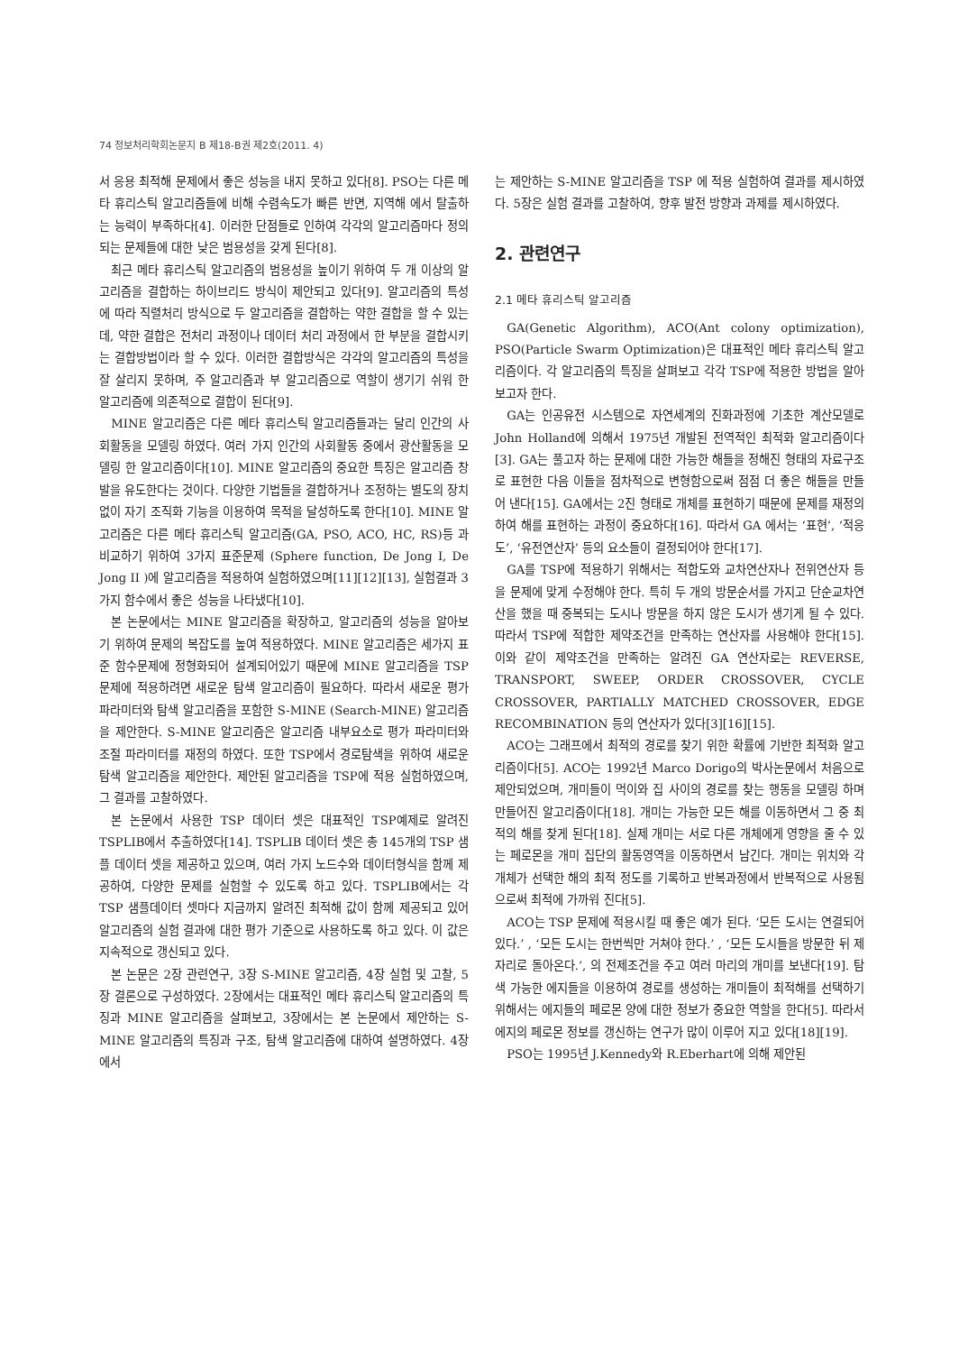74 정보처리학회논문지 B 제18-B권 제2호(2011. 4)
서 응용 최적해 문제에서 좋은 성능을 내지 못하고 있다[8]. PSO는 다른 메타 휴리스틱 알고리즘들에 비해 수렴속도가 빠른 반면, 지역해 에서 탈출하는 능력이 부족하다[4]. 이러한 단점들로 인하여 각각의 알고리즘마다 정의되는 문제들에 대한 낮은 범용성을 갖게 된다[8].
최근 메타 휴리스틱 알고리즘의 범용성을 높이기 위하여 두 개 이상의 알고리즘을 결합하는 하이브리드 방식이 제안되고 있다[9]. 알고리즘의 특성에 따라 직렬처리 방식으로 두 알고리즘을 결합하는 약한 결합을 할 수 있는데, 약한 결합은 전처리 과정이나 데이터 처리 과정에서 한 부분을 결합시키는 결합방법이라 할 수 있다. 이러한 결합방식은 각각의 알고리즘의 특성을 잘 살리지 못하며, 주 알고리즘과 부 알고리즘으로 역할이 생기기 쉬워 한 알고리즘에 의존적으로 결합이 된다[9].
MINE 알고리즘은 다른 메타 휴리스틱 알고리즘들과는 달리 인간의 사회활동을 모델링 하였다. 여러 가지 인간의 사회활동 중에서 광산활동을 모델링 한 알고리즘이다[10]. MINE 알고리즘의 중요한 특징은 알고리즘 창발을 유도한다는 것이다. 다양한 기법들을 결합하거나 조정하는 별도의 장치 없이 자기 조직화 기능을 이용하여 목적을 달성하도록 한다[10]. MINE 알고리즘은 다른 메타 휴리스틱 알고리즘(GA, PSO, ACO, HC, RS)등 과 비교하기 위하여 3가지 표준문제 (Sphere function, De Jong I, De Jong II )에 알고리즘을 적용하여 실험하였으며[11][12][13], 실험결과 3가지 함수에서 좋은 성능을 나타냈다[10].
본 논문에서는 MINE 알고리즘을 확장하고, 알고리즘의 성능을 알아보기 위하여 문제의 복잡도를 높여 적용하였다. MINE 알고리즘은 세가지 표준 함수문제에 정형화되어 설계되어있기 때문에 MINE 알고리즘을 TSP 문제에 적용하려면 새로운 탐색 알고리즘이 필요하다. 따라서 새로운 평가 파라미터와 탐색 알고리즘을 포함한 S-MINE (Search-MINE) 알고리즘을 제안한다. S-MINE 알고리즘은 알고리즘 내부요소로 평가 파라미터와 조절 파라미터를 재정의 하였다. 또한 TSP에서 경로탐색을 위하여 새로운 탐색 알고리즘을 제안한다. 제안된 알고리즘을 TSP에 적용 실험하였으며, 그 결과를 고찰하였다.
본 논문에서 사용한 TSP 데이터 셋은 대표적인 TSP예제로 알려진 TSPLIB에서 추출하였다[14]. TSPLIB 데이터 셋은 총 145개의 TSP 샘플 데이터 셋을 제공하고 있으며, 여러 가지 노드수와 데이터형식을 함께 제공하여, 다양한 문제를 실험할 수 있도록 하고 있다. TSPLIB에서는 각 TSP 샘플데이터 셋마다 지금까지 알려진 최적해 값이 함께 제공되고 있어 알고리즘의 실험 결과에 대한 평가 기준으로 사용하도록 하고 있다. 이 값은 지속적으로 갱신되고 있다.
본 논문은 2장 관련연구, 3장 S-MINE 알고리즘, 4장 실험 및 고찰, 5장 결론으로 구성하였다. 2장에서는 대표적인 메타 휴리스틱 알고리즘의 특징과 MINE 알고리즘을 살펴보고, 3장에서는 본 논문에서 제안하는 S-MINE 알고리즘의 특징과 구조, 탐색 알고리즘에 대하여 설명하였다. 4장에서
는 제안하는 S-MINE 알고리즘을 TSP 에 적용 실험하여 결과를 제시하였다. 5장은 실험 결과를 고찰하여, 향후 발전 방향과 과제를 제시하였다.
2. 관련연구
2.1 메타 휴리스틱 알고리즘
GA(Genetic Algorithm), ACO(Ant colony optimization), PSO(Particle Swarm Optimization)은 대표적인 메타 휴리스틱 알고리즘이다. 각 알고리즘의 특징을 살펴보고 각각 TSP에 적용한 방법을 알아보고자 한다.
GA는 인공유전 시스템으로 자연세계의 진화과정에 기초한 계산모델로 John Holland에 의해서 1975년 개발된 전역적인 최적화 알고리즘이다[3]. GA는 풀고자 하는 문제에 대한 가능한 해들을 정해진 형태의 자료구조로 표현한 다음 이들을 점차적으로 변형함으로써 점점 더 좋은 해들을 만들어 낸다[15]. GA에서는 2진 형태로 개체를 표현하기 때문에 문제를 재정의하여 해를 표현하는 과정이 중요하다[16]. 따라서 GA 에서는 ‘표현’, ‘적응도’, ‘유전연산자’ 등의 요소들이 결정되어야 한다[17].
GA를 TSP에 적용하기 위해서는 적합도와 교차연산자나 전위연산자 등을 문제에 맞게 수정해야 한다. 특히 두 개의 방문순서를 가지고 단순교차연산을 했을 때 중복되는 도시나 방문을 하지 않은 도시가 생기게 될 수 있다. 따라서 TSP에 적합한 제약조건을 만족하는 연산자를 사용해야 한다[15]. 이와 같이 제약조건을 만족하는 알려진 GA 연산자로는 REVERSE, TRANSPORT, SWEEP, ORDER CROSSOVER, CYCLE CROSSOVER, PARTIALLY MATCHED CROSSOVER, EDGE RECOMBINATION 등의 연산자가 있다[3][16][15].
ACO는 그래프에서 최적의 경로를 찾기 위한 확률에 기반한 최적화 알고리즘이다[5]. ACO는 1992년 Marco Dorigo의 박사논문에서 처음으로 제안되었으며, 개미들이 먹이와 집 사이의 경로를 찾는 행동을 모델링 하며 만들어진 알고리즘이다[18]. 개미는 가능한 모든 해를 이동하면서 그 중 최적의 해를 찾게 된다[18]. 실제 개미는 서로 다른 개체에게 영향을 줄 수 있는 페로몬을 개미 집단의 활동영역을 이동하면서 남긴다. 개미는 위치와 각 개체가 선택한 해의 최적 정도를 기록하고 반복과정에서 반복적으로 사용됨으로써 최적에 가까워 진다[5].
ACO는 TSP 문제에 적용시킬 때 좋은 예가 된다. ‘모든 도시는 연결되어 있다.’ , ‘모든 도시는 한번씩만 거쳐야 한다.’ , ‘모든 도시들을 방문한 뒤 제자리로 돌아온다.’, 의 전제조건을 주고 여러 마리의 개미를 보낸다[19]. 탐색 가능한 에지들을 이용하여 경로를 생성하는 개미들이 최적해를 선택하기 위해서는 에지들의 페로몬 양에 대한 정보가 중요한 역할을 한다[5]. 따라서 에지의 페로몬 정보를 갱신하는 연구가 많이 이루어 지고 있다[18][19].
PSO는 1995년 J.Kennedy와 R.Eberhart에 의해 제안된